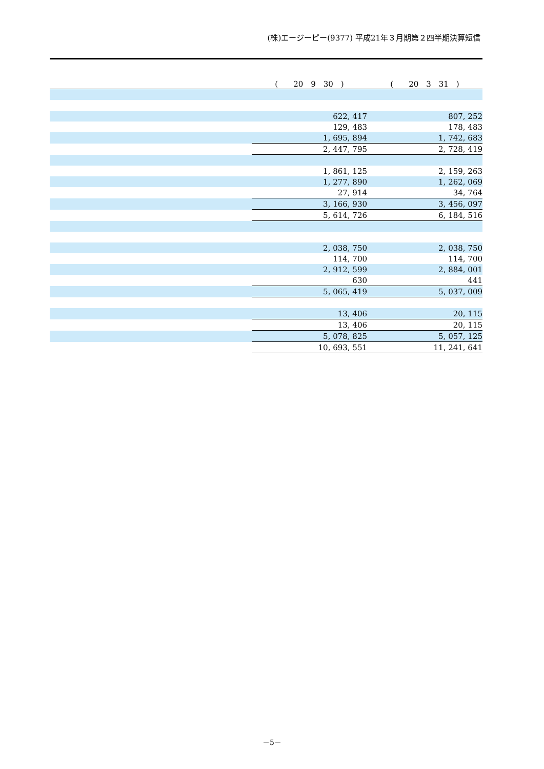(株)エージーピー(9377) 平成21年３月期第２四半期決算短信
| | ( 20 9 30 ) | ( 20 3 31 ) |
| --- | --- | --- |
| | 622, 417 | 807, 252 |
| | 129, 483 | 178, 483 |
| | 1, 695, 894 | 1, 742, 683 |
| | 2, 447, 795 | 2, 728, 419 |
| | 1, 861, 125 | 2, 159, 263 |
| | 1, 277, 890 | 1, 262, 069 |
| | 27, 914 | 34, 764 |
| | 3, 166, 930 | 3, 456, 097 |
| | 5, 614, 726 | 6, 184, 516 |
| | 2, 038, 750 | 2, 038, 750 |
| | 114, 700 | 114, 700 |
| | 2, 912, 599 | 2, 884, 001 |
| | 630 | 441 |
| | 5, 065, 419 | 5, 037, 009 |
| | 13, 406 | 20, 115 |
| | 13, 406 | 20, 115 |
| | 5, 078, 825 | 5, 057, 125 |
| | 10, 693, 551 | 11, 241, 641 |
－5－